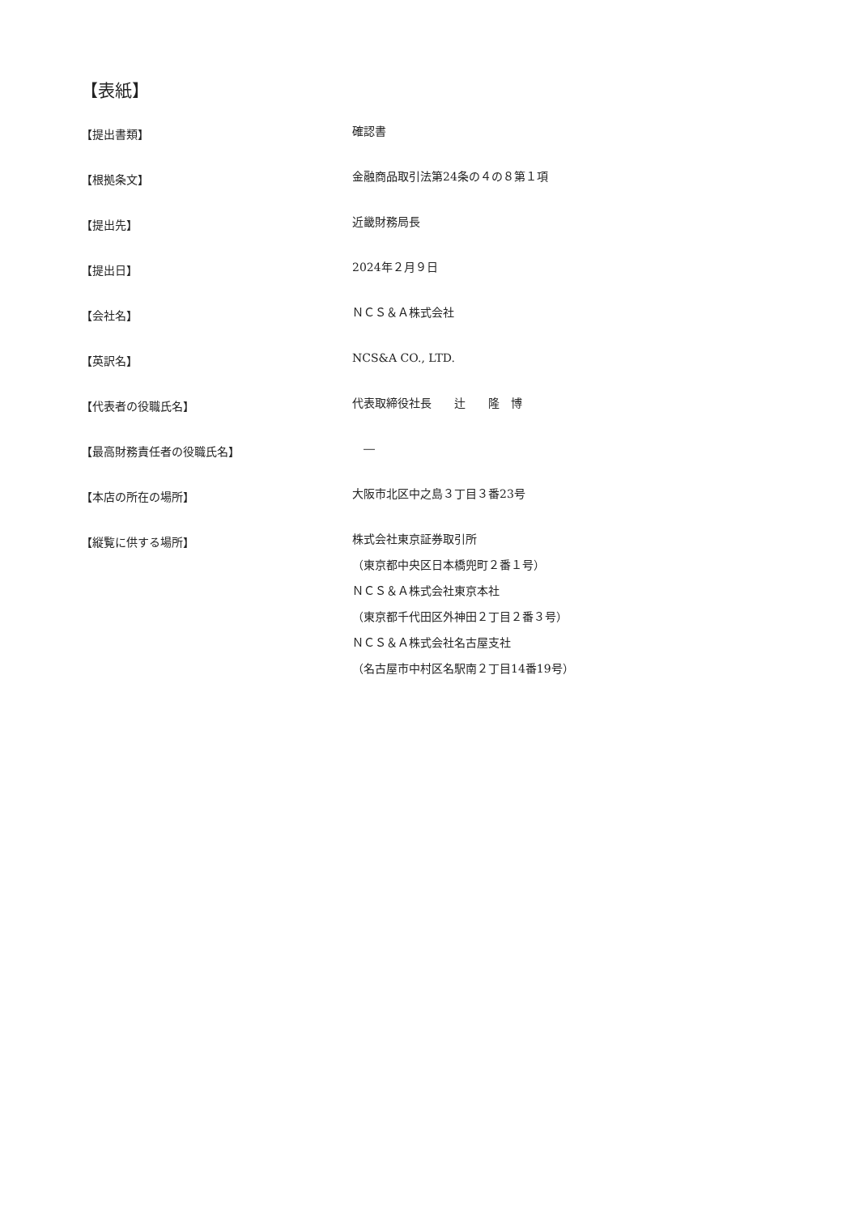【表紙】
【提出書類】
確認書
【根拠条文】
金融商品取引法第24条の４の８第１項
【提出先】
近畿財務局長
【提出日】
2024年２月９日
【会社名】
ＮＣＳ＆Ａ株式会社
【英訳名】
NCS&A CO., LTD.
【代表者の役職氏名】
代表取締役社長　　辻　　隆　博
【最高財務責任者の役職氏名】
　―
【本店の所在の場所】
大阪市北区中之島３丁目３番23号
【縦覧に供する場所】
株式会社東京証券取引所
（東京都中央区日本橋兜町２番１号）
ＮＣＳ＆Ａ株式会社東京本社
（東京都千代田区外神田２丁目２番３号）
ＮＣＳ＆Ａ株式会社名古屋支社
（名古屋市中村区名駅南２丁目14番19号）